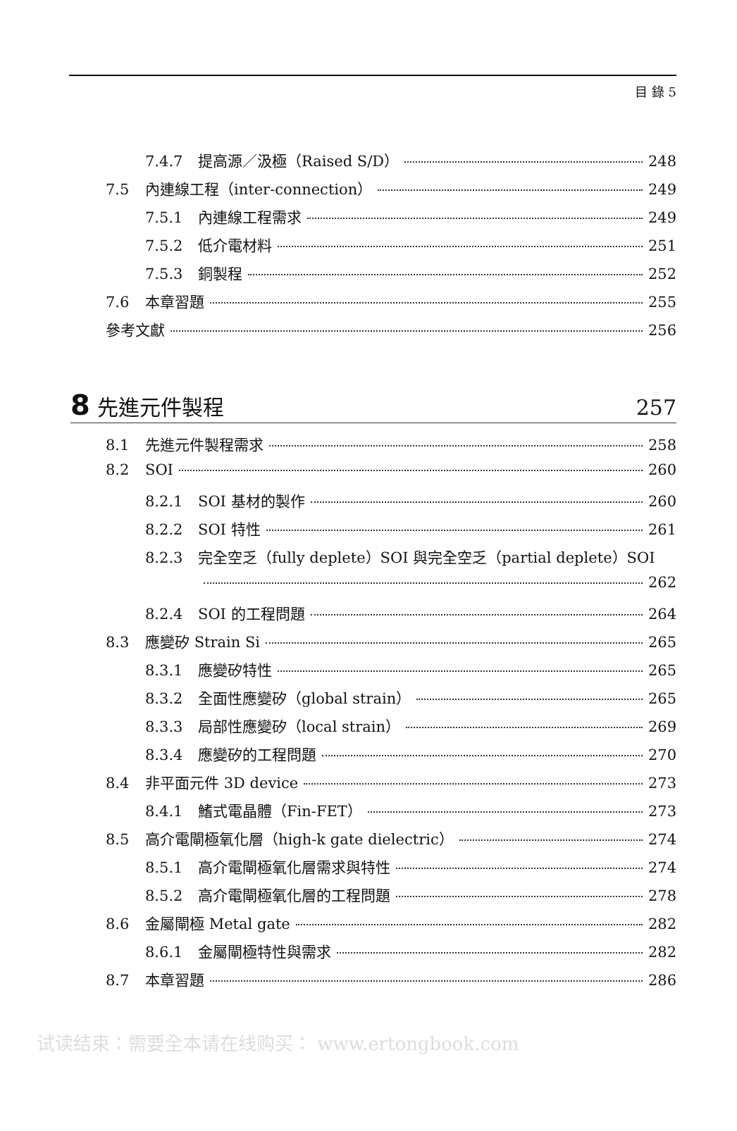目 錄 5
7.4.7 提高源／汲極（Raised S/D） 248
7.5 內連線工程（inter-connection） 249
7.5.1 內連線工程需求 249
7.5.2 低介電材料 251
7.5.3 銅製程 252
7.6 本章習題 255
參考文獻 256
8 先進元件製程 257
8.1 先進元件製程需求 258
8.2 SOI 260
8.2.1 SOI 基材的製作 260
8.2.2 SOI 特性 261
8.2.3 完全空乏（fully deplete）SOI 與完全空乏（partial deplete）SOI
262
8.2.4 SOI 的工程問題 264
8.3 應變矽 Strain Si 265
8.3.1 應變矽特性 265
8.3.2 全面性應變矽（global strain） 265
8.3.3 局部性應變矽（local strain） 269
8.3.4 應變矽的工程問題 270
8.4 非平面元件 3D device 273
8.4.1 鰭式電晶體（Fin-FET） 273
8.5 高介電閘極氧化層（high-k gate dielectric） 274
8.5.1 高介電閘極氧化層需求與特性 274
8.5.2 高介電閘極氧化層的工程問題 278
8.6 金屬閘極 Metal gate 282
8.6.1 金屬閘極特性與需求 282
8.7 本章習題 286
试读结束：需要全本请在线购买： www.ertongbook.com